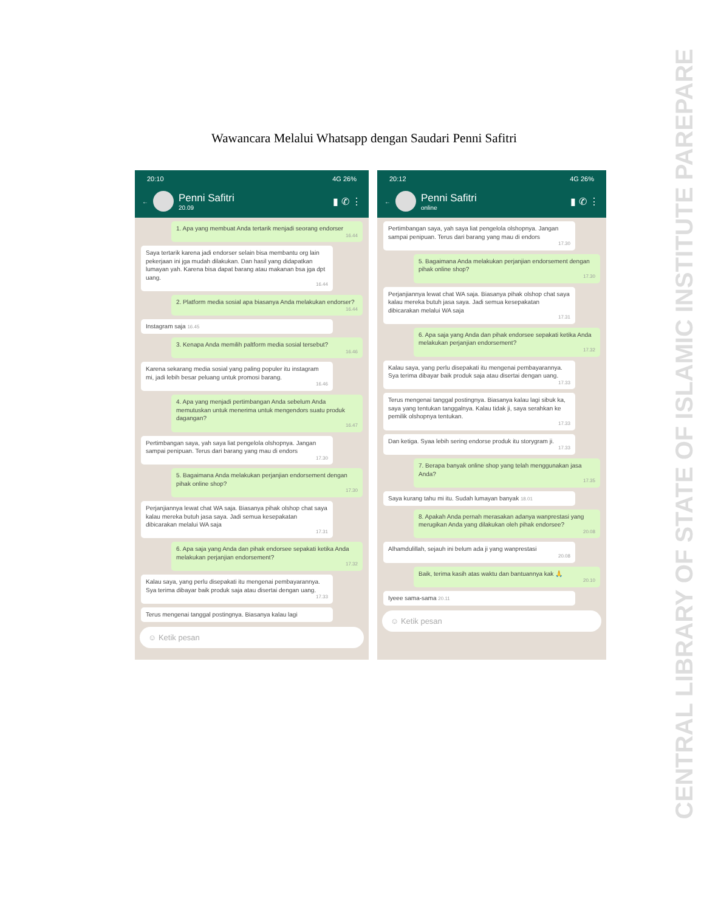Wawancara Melalui Whatsapp dengan Saudari Penni Safitri
20:10 4G 26%
←
Penni Safitri
20.09
▮ ✆ ⋮
1. Apa yang membuat Anda tertarik menjadi seorang endorser
16.44
Saya tertarik karena jadi endorser selain bisa membantu org lain pekerjaan ini jga mudah dilakukan. Dan hasil yang didapatkan lumayan yah. Karena bisa dapat barang atau makanan bsa jga dpt uang.
16.44
2. Platform media sosial apa biasanya Anda melakukan endorser?
16.44
Instagram saja 16.45
3. Kenapa Anda memilih paltform media sosial tersebut?
16.46
Karena sekarang media sosial yang paling populer itu instagram mi, jadi lebih besar peluang untuk promosi barang.
16.46
4. Apa yang menjadi pertimbangan Anda sebelum Anda memutuskan untuk menerima untuk mengendors suatu produk dagangan?
16.47
Pertimbangan saya, yah saya liat pengelola olshopnya. Jangan sampai penipuan. Terus dari barang yang mau di endors
17.30
5. Bagaimana Anda melakukan perjanjian endorsement dengan pihak online shop?
17.30
Perjanjiannya lewat chat WA saja. Biasanya pihak olshop chat saya kalau mereka butuh jasa saya. Jadi semua kesepakatan dibicarakan melalui WA saja
17.31
6. Apa saja yang Anda dan pihak endorsee sepakati ketika Anda melakukan perjanjian endorsement?
17.32
Kalau saya, yang perlu disepakati itu mengenai pembayarannya. Sya terima dibayar baik produk saja atau disertai dengan uang.
17.33
Terus mengenai tanggal postingnya. Biasanya kalau lagi
☺ Ketik pesan
20:12 4G 26%
←
Penni Safitri
online
▮ ✆ ⋮
Pertimbangan saya, yah saya liat pengelola olshopnya. Jangan sampai penipuan. Terus dari barang yang mau di endors
17.30
5. Bagaimana Anda melakukan perjanjian endorsement dengan pihak online shop?
17.30
Perjanjiannya lewat chat WA saja. Biasanya pihak olshop chat saya kalau mereka butuh jasa saya. Jadi semua kesepakatan dibicarakan melalui WA saja
17.31
6. Apa saja yang Anda dan pihak endorsee sepakati ketika Anda melakukan perjanjian endorsement?
17.32
Kalau saya, yang perlu disepakati itu mengenai pembayarannya. Sya terima dibayar baik produk saja atau disertai dengan uang.
17.33
Terus mengenai tanggal postingnya. Biasanya kalau lagi sibuk ka, saya yang tentukan tanggalnya. Kalau tidak ji, saya serahkan ke pemilik olshopnya tentukan.
17.33
Dan ketiga. Syaa lebih sering endorse produk itu storygram ji.
17.33
7. Berapa banyak online shop yang telah menggunakan jasa Anda?
17.35
Saya kurang tahu mi itu. Sudah lumayan banyak 18.01
8. Apakah Anda pernah merasakan adanya wanprestasi yang merugikan Anda yang dilakukan oleh pihak endorsee?
20.08
Alhamdulillah, sejauh ini belum ada ji yang wanprestasi
20.08
Baik, terima kasih atas waktu dan bantuannya kak 🙏
20.10
Iyeee sama-sama 20.11
☺ Ketik pesan
CENTRAL LIBRARY OF STATE OF ISLAMIC INSTITUTE PAREPARE